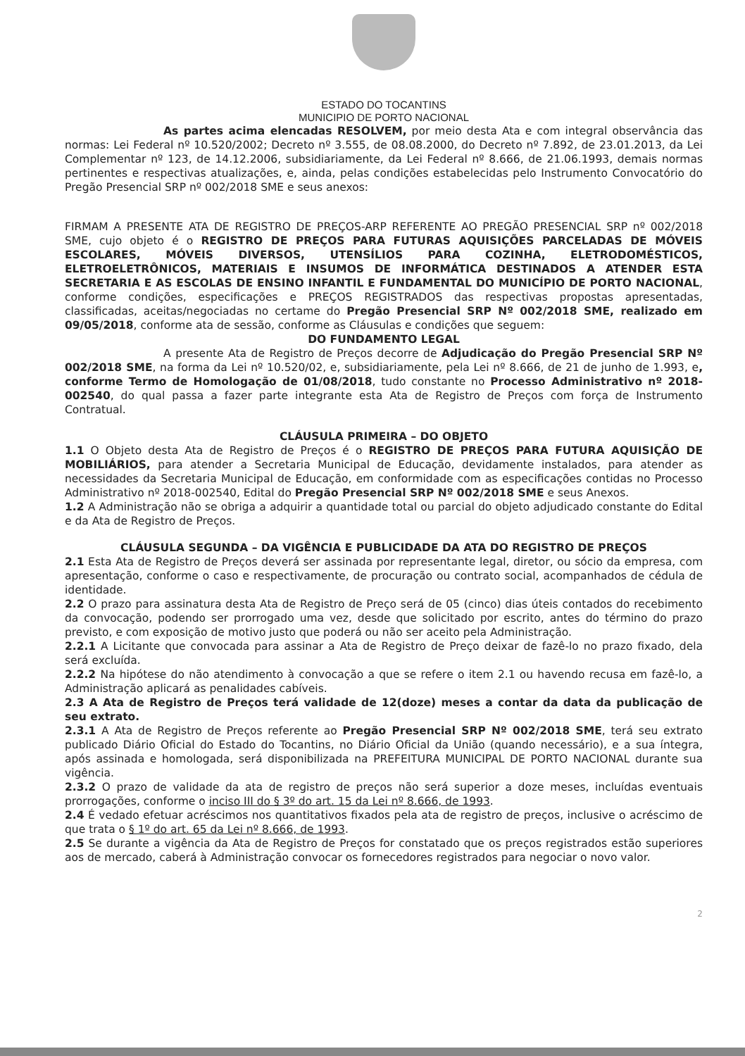ESTADO DO TOCANTINS
MUNICIPIO DE PORTO NACIONAL
As partes acima elencadas RESOLVEM, por meio desta Ata e com integral observância das normas: Lei Federal nº 10.520/2002; Decreto nº 3.555, de 08.08.2000, do Decreto nº 7.892, de 23.01.2013, da Lei Complementar nº 123, de 14.12.2006, subsidiariamente, da Lei Federal nº 8.666, de 21.06.1993, demais normas pertinentes e respectivas atualizações, e, ainda, pelas condições estabelecidas pelo Instrumento Convocatório do Pregão Presencial SRP nº 002/2018 SME e seus anexos:
FIRMAM A PRESENTE ATA DE REGISTRO DE PREÇOS-ARP REFERENTE AO PREGÃO PRESENCIAL SRP nº 002/2018 SME, cujo objeto é o REGISTRO DE PREÇOS PARA FUTURAS AQUISIÇÕES PARCELADAS DE MÓVEIS ESCOLARES, MÓVEIS DIVERSOS, UTENSÍLIOS PARA COZINHA, ELETRODOMÉSTICOS, ELETROELETRÔNICOS, MATERIAIS E INSUMOS DE INFORMÁTICA DESTINADOS A ATENDER ESTA SECRETARIA E AS ESCOLAS DE ENSINO INFANTIL E FUNDAMENTAL DO MUNICÍPIO DE PORTO NACIONAL, conforme condições, especificações e PREÇOS REGISTRADOS das respectivas propostas apresentadas, classificadas, aceitas/negociadas no certame do Pregão Presencial SRP Nº 002/2018 SME, realizado em 09/05/2018, conforme ata de sessão, conforme as Cláusulas e condições que seguem:
DO FUNDAMENTO LEGAL
A presente Ata de Registro de Preços decorre de Adjudicação do Pregão Presencial SRP Nº 002/2018 SME, na forma da Lei nº 10.520/02, e, subsidiariamente, pela Lei nº 8.666, de 21 de junho de 1.993, e, conforme Termo de Homologação de 01/08/2018, tudo constante no Processo Administrativo nº 2018-002540, do qual passa a fazer parte integrante esta Ata de Registro de Preços com força de Instrumento Contratual.
CLÁUSULA PRIMEIRA – DO OBJETO
1.1 O Objeto desta Ata de Registro de Preços é o REGISTRO DE PREÇOS PARA FUTURA AQUISIÇÃO DE MOBILIÁRIOS, para atender a Secretaria Municipal de Educação, devidamente instalados, para atender as necessidades da Secretaria Municipal de Educação, em conformidade com as especificações contidas no Processo Administrativo nº 2018-002540, Edital do Pregão Presencial SRP Nº 002/2018 SME e seus Anexos.
1.2 A Administração não se obriga a adquirir a quantidade total ou parcial do objeto adjudicado constante do Edital e da Ata de Registro de Preços.
CLÁUSULA SEGUNDA – DA VIGÊNCIA E PUBLICIDADE DA ATA DO REGISTRO DE PREÇOS
2.1 Esta Ata de Registro de Preços deverá ser assinada por representante legal, diretor, ou sócio da empresa, com apresentação, conforme o caso e respectivamente, de procuração ou contrato social, acompanhados de cédula de identidade.
2.2 O prazo para assinatura desta Ata de Registro de Preço será de 05 (cinco) dias úteis contados do recebimento da convocação, podendo ser prorrogado uma vez, desde que solicitado por escrito, antes do término do prazo previsto, e com exposição de motivo justo que poderá ou não ser aceito pela Administração.
2.2.1 A Licitante que convocada para assinar a Ata de Registro de Preço deixar de fazê-lo no prazo fixado, dela será excluída.
2.2.2 Na hipótese do não atendimento à convocação a que se refere o item 2.1 ou havendo recusa em fazê-lo, a Administração aplicará as penalidades cabíveis.
2.3 A Ata de Registro de Preços terá validade de 12(doze) meses a contar da data da publicação de seu extrato.
2.3.1 A Ata de Registro de Preços referente ao Pregão Presencial SRP Nº 002/2018 SME, terá seu extrato publicado Diário Oficial do Estado do Tocantins, no Diário Oficial da União (quando necessário), e a sua íntegra, após assinada e homologada, será disponibilizada na PREFEITURA MUNICIPAL DE PORTO NACIONAL durante sua vigência.
2.3.2 O prazo de validade da ata de registro de preços não será superior a doze meses, incluídas eventuais prorrogações, conforme o inciso III do § 3º do art. 15 da Lei nº 8.666, de 1993.
2.4 É vedado efetuar acréscimos nos quantitativos fixados pela ata de registro de preços, inclusive o acréscimo de que trata o § 1º do art. 65 da Lei nº 8.666, de 1993.
2.5 Se durante a vigência da Ata de Registro de Preços for constatado que os preços registrados estão superiores aos de mercado, caberá à Administração convocar os fornecedores registrados para negociar o novo valor.
2